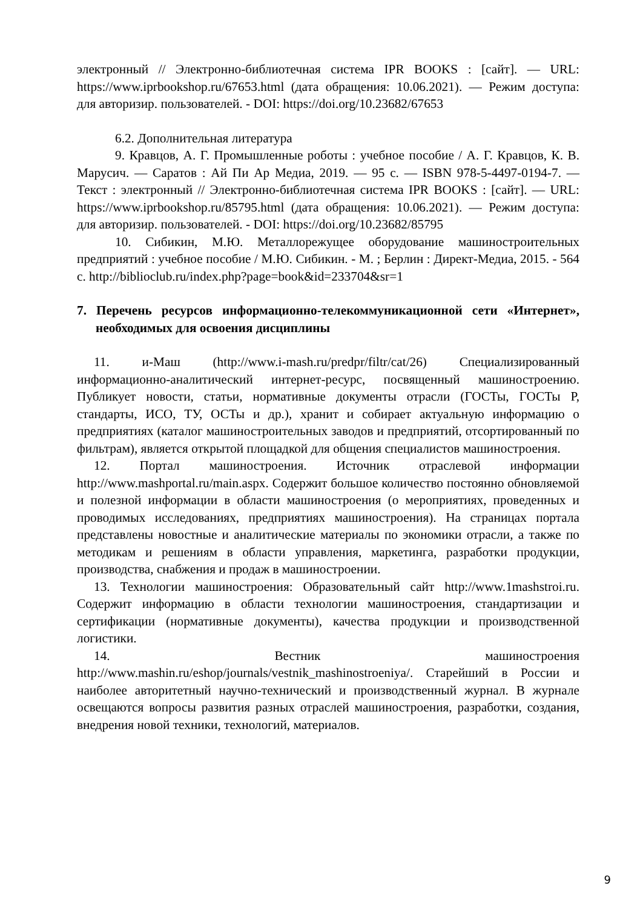электронный // Электронно-библиотечная система IPR BOOKS : [сайт]. — URL: https://www.iprbookshop.ru/67653.html (дата обращения: 10.06.2021). — Режим доступа: для авторизир. пользователей. - DOI: https://doi.org/10.23682/67653
6.2. Дополнительная литература
9. Кравцов, А. Г. Промышленные роботы : учебное пособие / А. Г. Кравцов, К. В. Марусич. — Саратов : Ай Пи Ар Медиа, 2019. — 95 c. — ISBN 978-5-4497-0194-7. — Текст : электронный // Электронно-библиотечная система IPR BOOKS : [сайт]. — URL: https://www.iprbookshop.ru/85795.html (дата обращения: 10.06.2021). — Режим доступа: для авторизир. пользователей. - DOI: https://doi.org/10.23682/85795
10. Сибикин, М.Ю. Металлорежущее оборудование машиностроительных предприятий : учебное пособие / М.Ю. Сибикин. - М. ; Берлин : Директ-Медиа, 2015. - 564 с. http://biblioclub.ru/index.php?page=book&id=233704&sr=1
7. Перечень ресурсов информационно-телекоммуникационной сети «Интернет», необходимых для освоения дисциплины
11. и-Маш (http://www.i-mash.ru/predpr/filtr/cat/26) Специализированный информационно-аналитический интернет-ресурс, посвященный машиностроению. Публикует новости, статьи, нормативные документы отрасли (ГОСТы, ГОСТы Р, стандарты, ИСО, ТУ, ОСТы и др.), хранит и собирает актуальную информацию о предприятиях (каталог машиностроительных заводов и предприятий, отсортированный по фильтрам), является открытой площадкой для общения специалистов машиностроения.
12. Портал машиностроения. Источник отраслевой информации http://www.mashportal.ru/main.aspx. Содержит большое количество постоянно обновляемой и полезной информации в области машиностроения (о мероприятиях, проведенных и проводимых исследованиях, предприятиях машиностроения). На страницах портала представлены новостные и аналитические материалы по экономики отрасли, а также по методикам и решениям в области управления, маркетинга, разработки продукции, производства, снабжения и продаж в машиностроении.
13. Технологии машиностроения: Образовательный сайт http://www.1mashstroi.ru. Содержит информацию в области технологии машиностроения, стандартизации и сертификации (нормативные документы), качества продукции и производственной логистики.
14. Вестник машиностроения http://www.mashin.ru/eshop/journals/vestnik_mashinostroeniya/. Старейший в России и наиболее авторитетный научно-технический и производственный журнал. В журнале освещаются вопросы развития разных отраслей машиностроения, разработки, создания, внедрения новой техники, технологий, материалов.
9